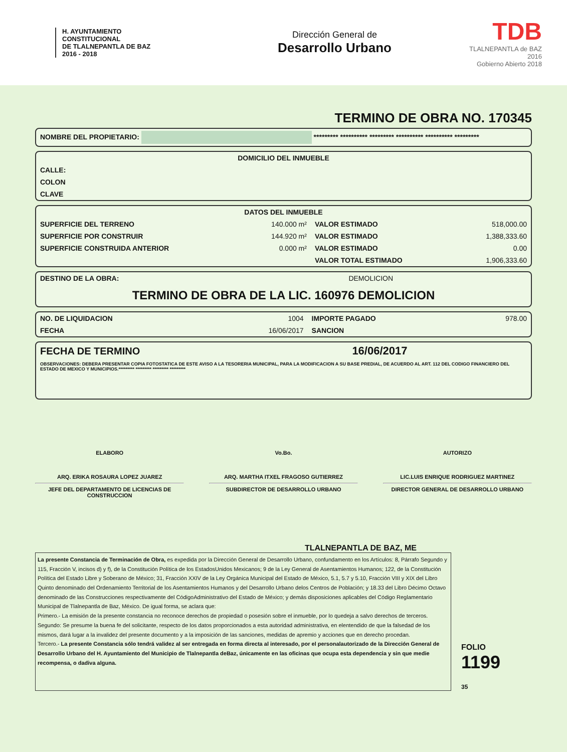H. AYUNTAMIENTO
CONSTITUCIONAL
DE TLALNEPANTLA DE BAZ
2016 - 2018
Dirección General de
Desarrollo Urbano
TDB
TLALNEPANTLA de BAZ 2016
Gobierno Abierto 2018
TERMINO DE OBRA NO. 170345
| NOMBRE DEL PROPIETARIO: ********* ********** ********* ********** ********** ********* |
| DOMICILIO DEL INMUEBLE |
| --- |
| CALLE: |
| COLON |
| CLAVE |
| DATOS DEL INMUEBLE | | | |
| --- | --- | --- | --- |
| SUPERFICIE DEL TERRENO | 140.000 m² | VALOR ESTIMADO | 518,000.00 |
| SUPERFICIE POR CONSTRUIR | 144.920 m² | VALOR ESTIMADO | 1,388,333.60 |
| SUPERFICIE CONSTRUIDA ANTERIOR | 0.000 m² | VALOR ESTIMADO | 0.00 |
| | | VALOR TOTAL ESTIMADO | 1,906,333.60 |
| DESTINO DE LA OBRA: | DEMOLICION |
TERMINO DE OBRA DE LA LIC. 160976 DEMOLICION
| NO. DE LIQUIDACION | 1004 | IMPORTE PAGADO | 978.00 |
| FECHA | 16/06/2017 | SANCION | |
| FECHA DE TERMINO | 16/06/2017 |
OBSERVACIONES: DEBERA PRESENTAR COPIA FOTOSTATICA DE ESTE AVISO A LA TESORERIA MUNICIPAL, PARA LA MODIFICACION A SU BASE PREDIAL, DE ACUERDO AL ART. 112 DEL CODIGO FINANCIERO DEL ESTADO DE MEXICO Y MUNICIPIOS.********* ********* ********* *********
ELABORO
ARQ. ERIKA ROSAURA LOPEZ JUAREZ
JEFE DEL DEPARTAMENTO DE LICENCIAS DE CONSTRUCCION
Vo.Bo.
ARQ. MARTHA ITXEL FRAGOSO GUTIERREZ
SUBDIRECTOR DE DESARROLLO URBANO
AUTORIZO
LIC.LUIS ENRIQUE RODRIGUEZ MARTINEZ
DIRECTOR GENERAL DE DESARROLLO URBANO
TLALNEPANTLA DE BAZ, ME
La presente Constancia de Terminación de Obra, es expedida por la Dirección General de Desarrollo Urbano, confundamento en los Artículos: 8, Párrafo Segundo y 115, Fracción V, incisos d) y f), de la Constitución Política de los EstadosUnidos Mexicanos; 9 de la Ley General de Asentamientos Humanos; 122, de la Constitución Política del Estado Libre y Soberano de México; 31, Fracción XXIV de la Ley Orgánica Municipal del Estado de México, 5.1, 5.7 y 5.10, Fracción VIII y XIX del Libro Quinto denominado del Ordenamiento Territorial de los Asentamientos Humanos y del Desarrollo Urbano delos Centros de Población; y 18.33 del Libro Décimo Octavo denominado de las Construcciones respectivamente del CódigoAdministrativo del Estado de México; y demás disposiciones aplicables del Código Reglamentario Municipal de Tlalnepantla de Baz, México. De igual forma, se aclara que:
Primero.- La emisión de la presente constancia no reconoce derechos de propiedad o posesión sobre el inmueble, por lo quedeja a salvo derechos de terceros.
Segundo: Se presume la buena fe del solicitante, respecto de los datos proporcionados a esta autoridad administrativa, en elentendido de que la falsedad de los mismos, dará lugar a la invalidez del presente documento y a la imposición de las sanciones, medidas de apremio y acciones que en derecho procedan.
Tercero.- La presente Constancia sólo tendrá validez al ser entregada en forma directa al interesado, por el personalautorizado de la Dirección General de Desarrollo Urbano del H. Ayuntamiento del Municipio de Tlalnepantla deBaz, únicamente en las oficinas que ocupa esta dependencia y sin que medie recompensa, o dadiva alguna.
FOLIO
1199
35